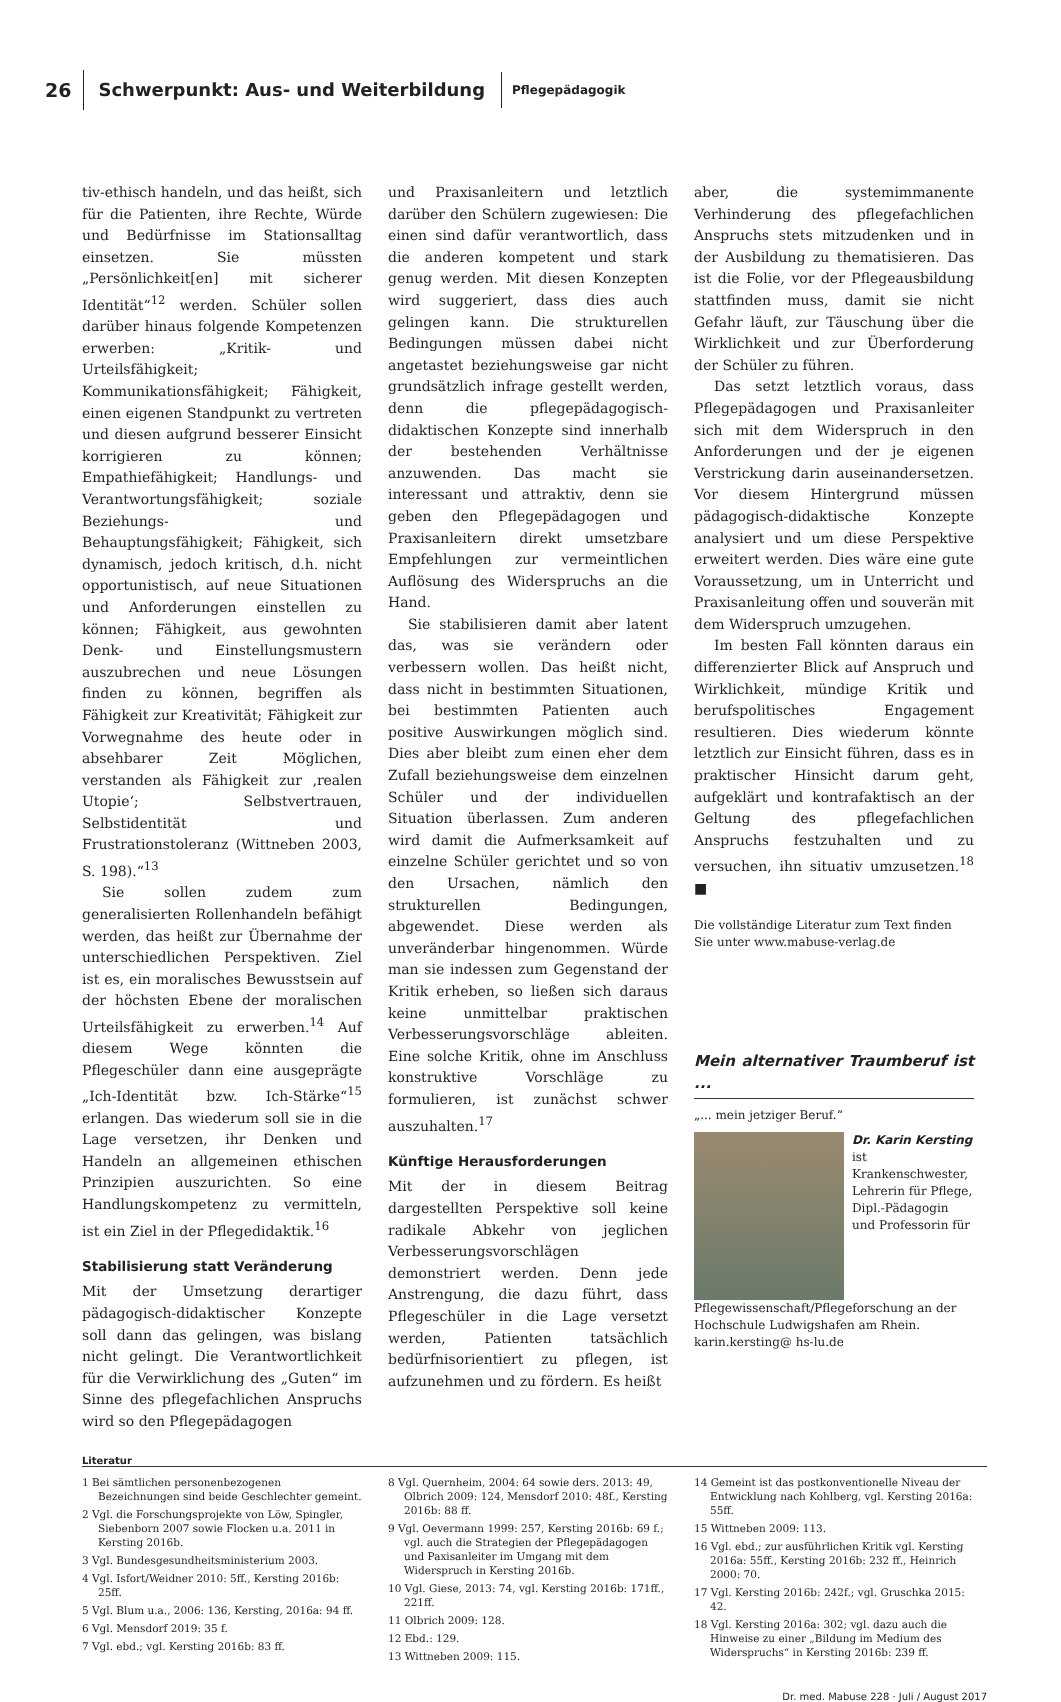26 Schwerpunkt: Aus- und Weiterbildung Pflegepädagogik
tiv-ethisch handeln, und das heißt, sich für die Patienten, ihre Rechte, Würde und Bedürfnisse im Stationsalltag einsetzen. Sie müssten „Persönlichkeit[en] mit sicherer Identität“<sup>12</sup> werden. Schüler sollen darüber hinaus folgende Kompetenzen erwerben: „Kritik- und Urteilsfähigkeit; Kommunikationsfähigkeit; Fähigkeit, einen eigenen Standpunkt zu vertreten und diesen aufgrund besserer Einsicht korrigieren zu können; Empathiefähigkeit; Handlungs- und Verantwortungsfähigkeit; soziale Beziehungs- und Behauptungsfähigkeit; Fähigkeit, sich dynamisch, jedoch kritisch, d.h. nicht opportunistisch, auf neue Situationen und Anforderungen einstellen zu können; Fähigkeit, aus gewohnten Denk- und Einstellungsmustern auszubrechen und neue Lösungen finden zu können, begriffen als Fähigkeit zur Kreativität; Fähigkeit zur Vorwegnahme des heute oder in absehbarer Zeit Möglichen, verstanden als Fähigkeit zur ‚realen Utopie‘; Selbstvertrauen, Selbstidentität und Frustrationstoleranz (Wittneben 2003, S. 198).“<sup>13</sup>
Sie sollen zudem zum generalisierten Rollenhandeln befähigt werden, das heißt zur Übernahme der unterschiedlichen Perspektiven. Ziel ist es, ein moralisches Bewusstsein auf der höchsten Ebene der moralischen Urteilsfähigkeit zu erwerben.<sup>14</sup> Auf diesem Wege könnten die Pflegeschüler dann eine ausgeprägte „Ich-Identität bzw. Ich-Stärke“<sup>15</sup> erlangen. Das wiederum soll sie in die Lage versetzen, ihr Denken und Handeln an allgemeinen ethischen Prinzipien auszurichten. So eine Handlungskompetenz zu vermitteln, ist ein Ziel in der Pflegedidaktik.<sup>16</sup>
Stabilisierung statt Veränderung
Mit der Umsetzung derartiger pädagogisch-didaktischer Konzepte soll dann das gelingen, was bislang nicht gelingt. Die Verantwortlichkeit für die Verwirklichung des „Guten“ im Sinne des pflegefachlichen Anspruchs wird so den Pflegepädagogen
und Praxisanleitern und letztlich darüber den Schülern zugewiesen: Die einen sind dafür verantwortlich, dass die anderen kompetent und stark genug werden. Mit diesen Konzepten wird suggeriert, dass dies auch gelingen kann. Die strukturellen Bedingungen müssen dabei nicht angetastet beziehungsweise gar nicht grundsätzlich infrage gestellt werden, denn die pflegepädagogisch-didaktischen Konzepte sind innerhalb der bestehenden Verhältnisse anzuwenden. Das macht sie interessant und attraktiv, denn sie geben den Pflegepädagogen und Praxisanleitern direkt umsetzbare Empfehlungen zur vermeintlichen Auflösung des Widerspruchs an die Hand.
Sie stabilisieren damit aber latent das, was sie verändern oder verbessern wollen. Das heißt nicht, dass nicht in bestimmten Situationen, bei bestimmten Patienten auch positive Auswirkungen möglich sind. Dies aber bleibt zum einen eher dem Zufall beziehungsweise dem einzelnen Schüler und der individuellen Situation überlassen. Zum anderen wird damit die Aufmerksamkeit auf einzelne Schüler gerichtet und so von den Ursachen, nämlich den strukturellen Bedingungen, abgewendet. Diese werden als unveränderbar hingenommen. Würde man sie indessen zum Gegenstand der Kritik erheben, so ließen sich daraus keine unmittelbar praktischen Verbesserungsvorschläge ableiten. Eine solche Kritik, ohne im Anschluss konstruktive Vorschläge zu formulieren, ist zunächst schwer auszuhalten.<sup>17</sup>
Künftige Herausforderungen
Mit der in diesem Beitrag dargestellten Perspektive soll keine radikale Abkehr von jeglichen Verbesserungsvorschlägen demonstriert werden. Denn jede Anstrengung, die dazu führt, dass Pflegeschüler in die Lage versetzt werden, Patienten tatsächlich bedürfnisorientiert zu pflegen, ist aufzunehmen und zu fördern. Es heißt
aber, die systemimmanente Verhinderung des pflegefachlichen Anspruchs stets mitzudenken und in der Ausbildung zu thematisieren. Das ist die Folie, vor der Pflegeausbildung stattfinden muss, damit sie nicht Gefahr läuft, zur Täuschung über die Wirklichkeit und zur Überforderung der Schüler zu führen.
Das setzt letztlich voraus, dass Pflegepädagogen und Praxisanleiter sich mit dem Widerspruch in den Anforderungen und der je eigenen Verstrickung darin auseinandersetzen. Vor diesem Hintergrund müssen pädagogisch-didaktische Konzepte analysiert und um diese Perspektive erweitert werden. Dies wäre eine gute Voraussetzung, um in Unterricht und Praxisanleitung offen und souverän mit dem Widerspruch umzugehen.
Im besten Fall könnten daraus ein differenzierter Blick auf Anspruch und Wirklichkeit, mündige Kritik und berufspolitisches Engagement resultieren. Dies wiederum könnte letztlich zur Einsicht führen, dass es in praktischer Hinsicht darum geht, aufgeklärt und kontrafaktisch an der Geltung des pflegefachlichen Anspruchs festzuhalten und zu versuchen, ihn situativ umzusetzen.<sup>18</sup> ■
Die vollständige Literatur zum Text finden Sie unter www.mabuse-verlag.de
Mein alternativer Traumberuf ist ...
„... mein jetziger Beruf.“
Dr. Karin Kersting
ist Krankenschwester, Lehrerin für Pflege, Dipl.-Pädagogin und Professorin für Pflegewissenschaft/Pflegeforschung an der Hochschule Ludwigshafen am Rhein. karin.kersting@ hs-lu.de
Literatur
1 Bei sämtlichen personenbezogenen Bezeichnungen sind beide Geschlechter gemeint.
2 Vgl. die Forschungsprojekte von Löw, Spingler, Siebenborn 2007 sowie Flocken u.a. 2011 in Kersting 2016b.
3 Vgl. Bundesgesundheitsministerium 2003.
4 Vgl. Isfort/Weidner 2010: 5ff., Kersting 2016b: 25ff.
5 Vgl. Blum u.a., 2006: 136, Kersting, 2016a: 94 ff.
6 Vgl. Mensdorf 2019: 35 f.
7 Vgl. ebd.; vgl. Kersting 2016b: 83 ff.
8 Vgl. Quernheim, 2004: 64 sowie ders. 2013: 49, Olbrich 2009: 124, Mensdorf 2010: 48f., Kersting 2016b: 88 ff.
9 Vgl. Oevermann 1999: 257, Kersting 2016b: 69 f.; vgl. auch die Strategien der Pflegepädagogen und Paxisanleiter im Umgang mit dem Widerspruch in Kersting 2016b.
10 Vgl. Giese, 2013: 74, vgl. Kersting 2016b: 171ff., 221ff.
11 Olbrich 2009: 128.
12 Ebd.: 129.
13 Wittneben 2009: 115.
14 Gemeint ist das postkonventionelle Niveau der Entwicklung nach Kohlberg, vgl. Kersting 2016a: 55ff.
15 Wittneben 2009: 113.
16 Vgl. ebd.; zur ausführlichen Kritik vgl. Kersting 2016a: 55ff., Kersting 2016b: 232 ff., Heinrich 2000: 70.
17 Vgl. Kersting 2016b: 242f.; vgl. Gruschka 2015: 42.
18 Vgl. Kersting 2016a: 302; vgl. dazu auch die Hinweise zu einer „Bildung im Medium des Widerspruchs“ in Kersting 2016b: 239 ff.
Dr. med. Mabuse 228 · Juli / August 2017